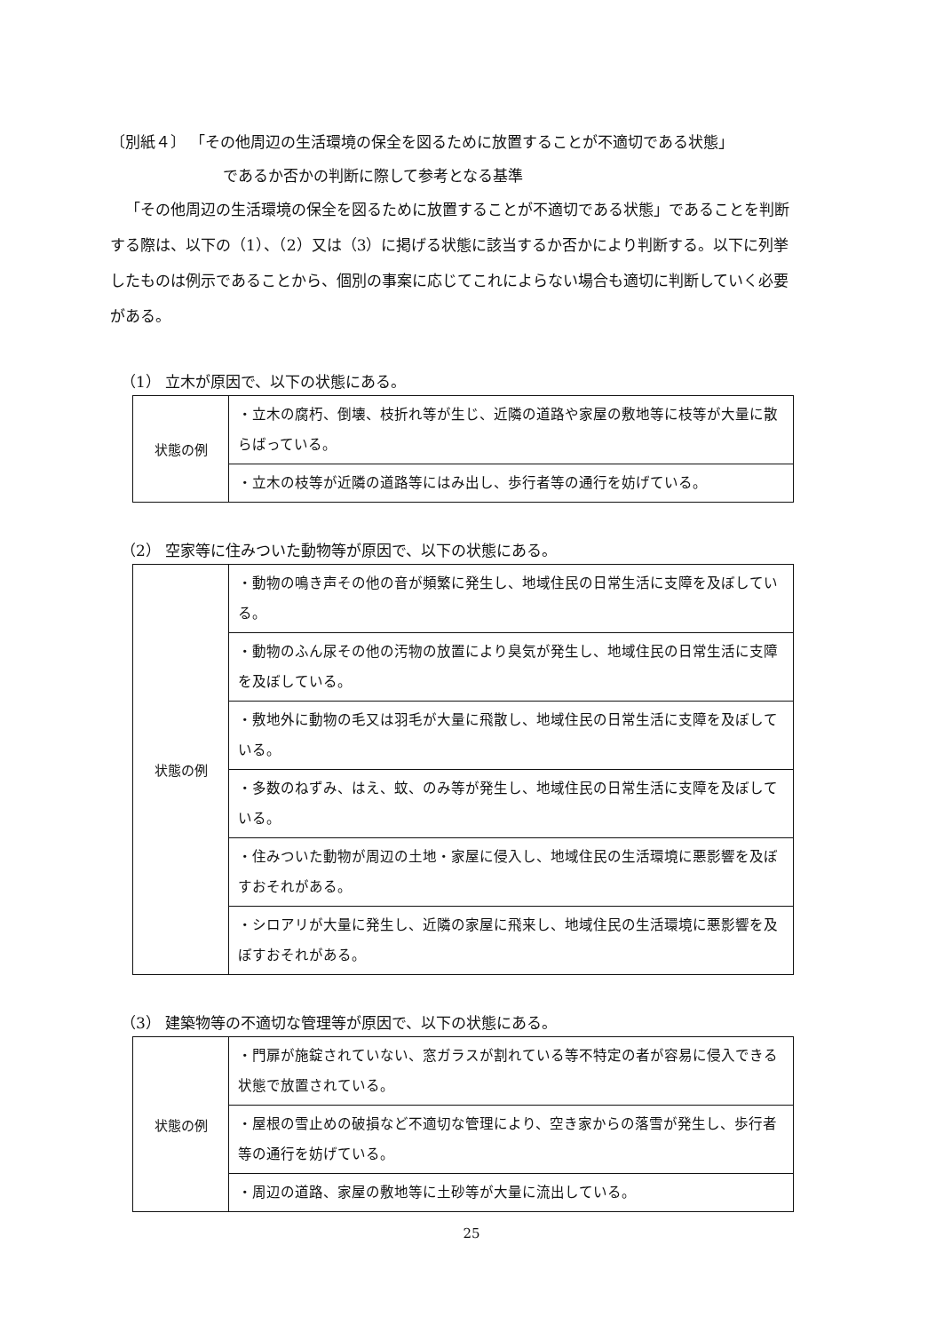〔別紙４〕 「その他周辺の生活環境の保全を図るために放置することが不適切である状態」
であるか否かの判断に際して参考となる基準
「その他周辺の生活環境の保全を図るために放置することが不適切である状態」であることを判断する際は、以下の（1）、（2）又は（3）に掲げる状態に該当するか否かにより判断する。以下に列挙したものは例示であることから、個別の事案に応じてこれによらない場合も適切に判断していく必要がある。
（1） 立木が原因で、以下の状態にある。
| 状態の例 | ・立木の腐朽、倒壊、枝折れ等が生じ、近隣の道路や家屋の敷地等に枝等が大量に散らばっている。 |
| | ・立木の枝等が近隣の道路等にはみ出し、歩行者等の通行を妨げている。 |
（2） 空家等に住みついた動物等が原因で、以下の状態にある。
| 状態の例 | ・動物の鳴き声その他の音が頻繁に発生し、地域住民の日常生活に支障を及ぼしている。 |
| | ・動物のふん尿その他の汚物の放置により臭気が発生し、地域住民の日常生活に支障を及ぼしている。 |
| | ・敷地外に動物の毛又は羽毛が大量に飛散し、地域住民の日常生活に支障を及ぼしている。 |
| | ・多数のねずみ、はえ、蚊、のみ等が発生し、地域住民の日常生活に支障を及ぼしている。 |
| | ・住みついた動物が周辺の土地・家屋に侵入し、地域住民の生活環境に悪影響を及ぼすおそれがある。 |
| | ・シロアリが大量に発生し、近隣の家屋に飛来し、地域住民の生活環境に悪影響を及ぼすおそれがある。 |
（3） 建築物等の不適切な管理等が原因で、以下の状態にある。
| 状態の例 | ・門扉が施錠されていない、窓ガラスが割れている等不特定の者が容易に侵入できる状態で放置されている。 |
| | ・屋根の雪止めの破損など不適切な管理により、空き家からの落雪が発生し、歩行者等の通行を妨げている。 |
| | ・周辺の道路、家屋の敷地等に土砂等が大量に流出している。 |
25